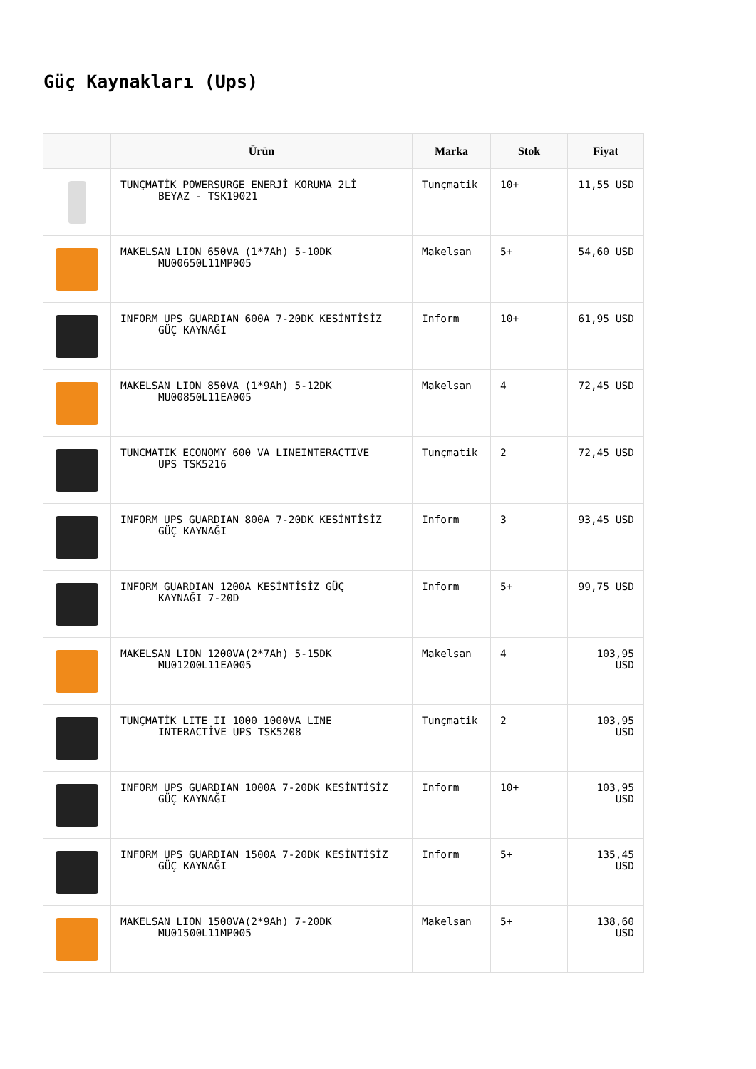Güç Kaynakları (Ups)
| | Ürün | Marka | Stok | Fiyat |
| --- | --- | --- | --- | --- |
| | TUNÇMATİK POWERSURGE ENERJİ KORUMA 2Lİ BEYAZ - TSK19021 | Tunçmatik | 10+ | 11,55 USD |
| | MAKELSAN LION 650VA (1*7Ah) 5-10DK MU00650L11MP005 | Makelsan | 5+ | 54,60 USD |
| | INFORM UPS GUARDIAN 600A 7-20DK KESİNTİSİZ GÜÇ KAYNAĞI | Inform | 10+ | 61,95 USD |
| | MAKELSAN LION 850VA (1*9Ah) 5-12DK MU00850L11EA005 | Makelsan | 4 | 72,45 USD |
| | TUNCMATIK ECONOMY 600 VA LINEINTERACTIVE UPS TSK5216 | Tunçmatik | 2 | 72,45 USD |
| | INFORM UPS GUARDIAN 800A 7-20DK KESİNTİSİZ GÜÇ KAYNAĞI | Inform | 3 | 93,45 USD |
| | INFORM GUARDIAN 1200A KESİNTİSİZ GÜÇ KAYNAĞI 7-20D | Inform | 5+ | 99,75 USD |
| | MAKELSAN LION 1200VA(2*7Ah) 5-15DK MU01200L11EA005 | Makelsan | 4 | 103,95 USD |
| | TUNÇMATİK LITE II 1000 1000VA LINE INTERACTİVE UPS TSK5208 | Tunçmatik | 2 | 103,95 USD |
| | INFORM UPS GUARDIAN 1000A 7-20DK KESİNTİSİZ GÜÇ KAYNAĞI | Inform | 10+ | 103,95 USD |
| | INFORM UPS GUARDIAN 1500A 7-20DK KESİNTİSİZ GÜÇ KAYNAĞI | Inform | 5+ | 135,45 USD |
| | MAKELSAN LION 1500VA(2*9Ah) 7-20DK MU01500L11MP005 | Makelsan | 5+ | 138,60 USD |